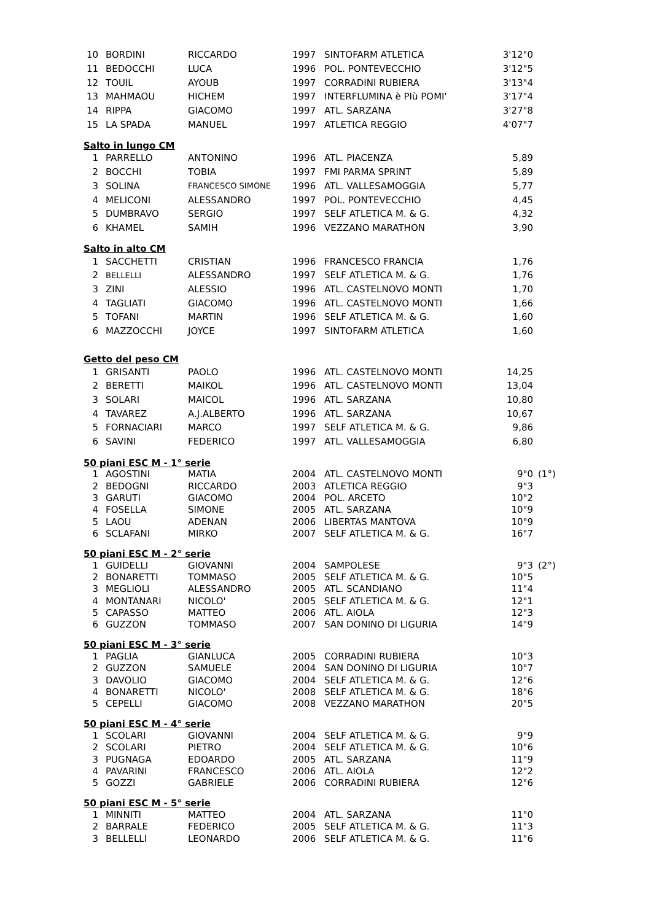| 10 | BORDINI | RICCARDO | 1997 | SINTOFARM ATLETICA | 3'12"0 |
| 11 | BEDOCCHI | LUCA | 1996 | POL. PONTEVECCHIO | 3'12"5 |
| 12 | TOUIL | AYOUB | 1997 | CORRADINI RUBIERA | 3'13"4 |
| 13 | MAHMAOU | HICHEM | 1997 | INTERFLUMINA è PIù POMI' | 3'17"4 |
| 14 | RIPPA | GIACOMO | 1997 | ATL. SARZANA | 3'27"8 |
| 15 | LA SPADA | MANUEL | 1997 | ATLETICA REGGIO | 4'07"7 |
Salto in lungo CM
| 1 | PARRELLO | ANTONINO | 1996 | ATL. PIACENZA | 5,89 |
| 2 | BOCCHI | TOBIA | 1997 | FMI PARMA SPRINT | 5,89 |
| 3 | SOLINA | FRANCESCO SIMONE | 1996 | ATL. VALLESAMOGGIA | 5,77 |
| 4 | MELICONI | ALESSANDRO | 1997 | POL. PONTEVECCHIO | 4,45 |
| 5 | DUMBRAVO | SERGIO | 1997 | SELF ATLETICA M. & G. | 4,32 |
| 6 | KHAMEL | SAMIH | 1996 | VEZZANO MARATHON | 3,90 |
Salto in alto CM
| 1 | SACCHETTI | CRISTIAN | 1996 | FRANCESCO FRANCIA | 1,76 |
| 2 | BELLELLI | ALESSANDRO | 1997 | SELF ATLETICA M. & G. | 1,76 |
| 3 | ZINI | ALESSIO | 1996 | ATL. CASTELNOVO MONTI | 1,70 |
| 4 | TAGLIATI | GIACOMO | 1996 | ATL. CASTELNOVO MONTI | 1,66 |
| 5 | TOFANI | MARTIN | 1996 | SELF ATLETICA M. & G. | 1,60 |
| 6 | MAZZOCCHI | JOYCE | 1997 | SINTOFARM ATLETICA | 1,60 |
Getto del peso CM
| 1 | GRISANTI | PAOLO | 1996 | ATL. CASTELNOVO MONTI | 14,25 |
| 2 | BERETTI | MAIKOL | 1996 | ATL. CASTELNOVO MONTI | 13,04 |
| 3 | SOLARI | MAICOL | 1996 | ATL. SARZANA | 10,80 |
| 4 | TAVAREZ | A.J.ALBERTO | 1996 | ATL. SARZANA | 10,67 |
| 5 | FORNACIARI | MARCO | 1997 | SELF ATLETICA M. & G. | 9,86 |
| 6 | SAVINI | FEDERICO | 1997 | ATL. VALLESAMOGGIA | 6,80 |
50 piani ESC M - 1° serie
| 1 | AGOSTINI | MATIA | 2004 | ATL. CASTELNOVO MONTI | 9"0 | (1°) |
| 2 | BEDOGNI | RICCARDO | 2003 | ATLETICA REGGIO | 9"3 | |
| 3 | GARUTI | GIACOMO | 2004 | POL. ARCETO | 10"2 | |
| 4 | FOSELLA | SIMONE | 2005 | ATL. SARZANA | 10"9 | |
| 5 | LAOU | ADENAN | 2006 | LIBERTAS MANTOVA | 10"9 | |
| 6 | SCLAFANI | MIRKO | 2007 | SELF ATLETICA M. & G. | 16"7 | |
50 piani ESC M - 2° serie
| 1 | GUIDELLI | GIOVANNI | 2004 | SAMPOLESE | 9"3 | (2°) |
| 2 | BONARETTI | TOMMASO | 2005 | SELF ATLETICA M. & G. | 10"5 | |
| 3 | MEGLIOLI | ALESSANDRO | 2005 | ATL. SCANDIANO | 11"4 | |
| 4 | MONTANARI | NICOLO' | 2005 | SELF ATLETICA M. & G. | 12"1 | |
| 5 | CAPASSO | MATTEO | 2006 | ATL. AIOLA | 12"3 | |
| 6 | GUZZON | TOMMASO | 2007 | SAN DONINO DI LIGURIA | 14"9 | |
50 piani ESC M - 3° serie
| 1 | PAGLIA | GIANLUCA | 2005 | CORRADINI RUBIERA | 10"3 |
| 2 | GUZZON | SAMUELE | 2004 | SAN DONINO DI LIGURIA | 10"7 |
| 3 | DAVOLIO | GIACOMO | 2004 | SELF ATLETICA M. & G. | 12"6 |
| 4 | BONARETTI | NICOLO' | 2008 | SELF ATLETICA M. & G. | 18"6 |
| 5 | CEPELLI | GIACOMO | 2008 | VEZZANO MARATHON | 20"5 |
50 piani ESC M - 4° serie
| 1 | SCOLARI | GIOVANNI | 2004 | SELF ATLETICA M. & G. | 9"9 |
| 2 | SCOLARI | PIETRO | 2004 | SELF ATLETICA M. & G. | 10"6 |
| 3 | PUGNAGA | EDOARDO | 2005 | ATL. SARZANA | 11"9 |
| 4 | PAVARINI | FRANCESCO | 2006 | ATL. AIOLA | 12"2 |
| 5 | GOZZI | GABRIELE | 2006 | CORRADINI RUBIERA | 12"6 |
50 piani ESC M - 5° serie
| 1 | MINNITI | MATTEO | 2004 | ATL. SARZANA | 11"0 |
| 2 | BARRALE | FEDERICO | 2005 | SELF ATLETICA M. & G. | 11"3 |
| 3 | BELLELLI | LEONARDO | 2006 | SELF ATLETICA M. & G. | 11"6 |